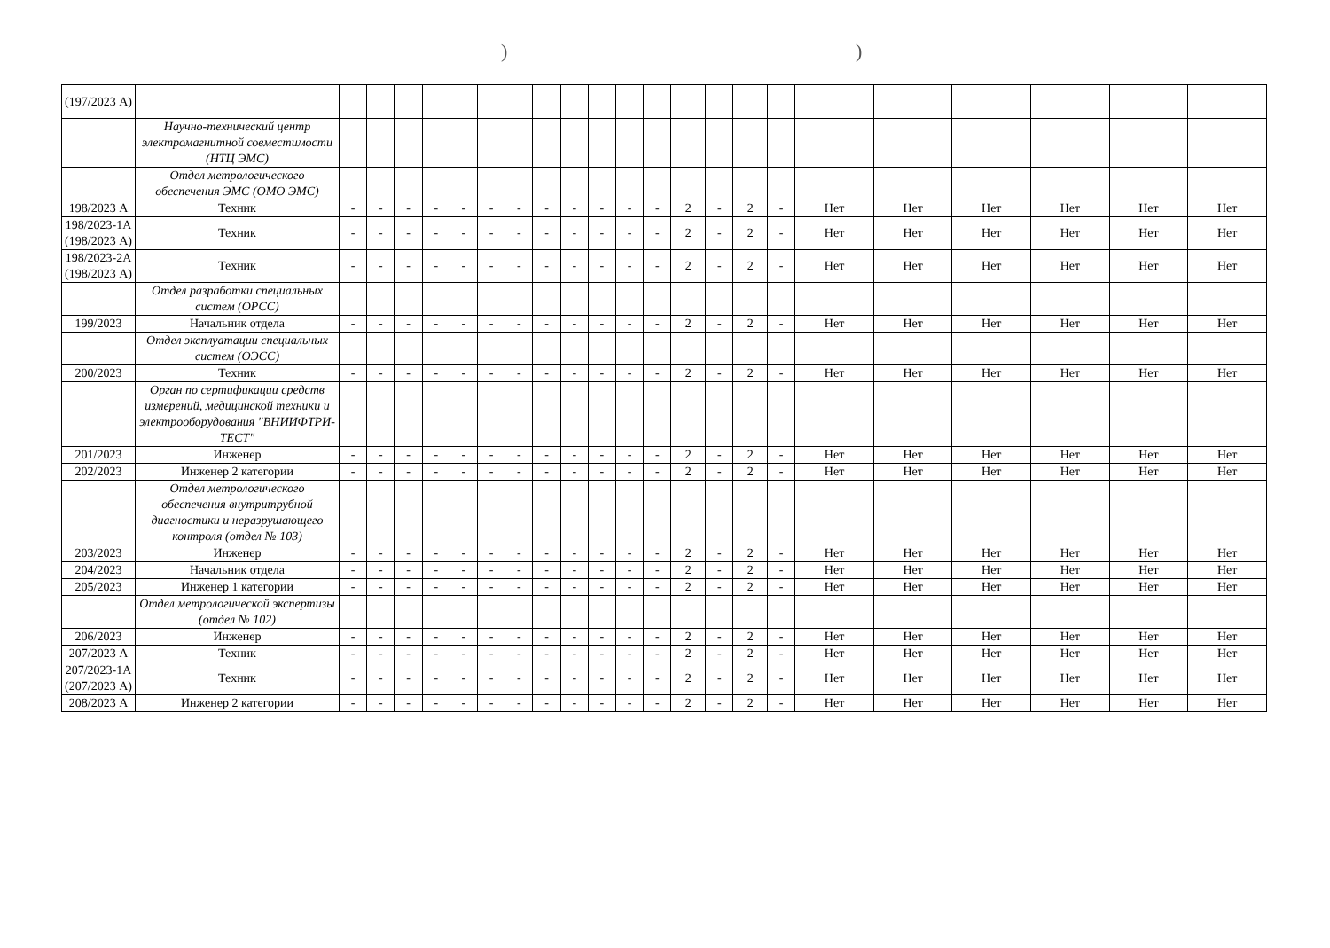))
| (197/2023 А) | | | | | | | | | | | | | | | | | | | | | | | |
| | Научно-технический центр электромагнитной совместимости (НТЦ ЭМС) | | | | | | | | | | | | | | | | | | | | | | |
| | Отдел метрологического обеспечения ЭМС (ОМО ЭМС) | | | | | | | | | | | | | | | | | | | | | | |
| 198/2023 А | Техник | - | - | - | - | - | - | - | - | - | - | - | - | 2 | - | 2 | - | Нет | Нет | Нет | Нет | Нет | Нет |
| 198/2023-1А (198/2023 А) | Техник | - | - | - | - | - | - | - | - | - | - | - | - | 2 | - | 2 | - | Нет | Нет | Нет | Нет | Нет | Нет |
| 198/2023-2А (198/2023 А) | Техник | - | - | - | - | - | - | - | - | - | - | - | - | 2 | - | 2 | - | Нет | Нет | Нет | Нет | Нет | Нет |
| | Отдел разработки специальных систем (ОРСС) | | | | | | | | | | | | | | | | | | | | | | |
| 199/2023 | Начальник отдела | - | - | - | - | - | - | - | - | - | - | - | - | 2 | - | 2 | - | Нет | Нет | Нет | Нет | Нет | Нет |
| | Отдел эксплуатации специальных систем (ОЭСС) | | | | | | | | | | | | | | | | | | | | | | |
| 200/2023 | Техник | - | - | - | - | - | - | - | - | - | - | - | - | 2 | - | 2 | - | Нет | Нет | Нет | Нет | Нет | Нет |
| | Орган по сертификации средств измерений, медицинской техники и электрооборудования "ВНИИФТРИ-ТЕСТ" | | | | | | | | | | | | | | | | | | | | | | |
| 201/2023 | Инженер | - | - | - | - | - | - | - | - | - | - | - | - | 2 | - | 2 | - | Нет | Нет | Нет | Нет | Нет | Нет |
| 202/2023 | Инженер 2 категории | - | - | - | - | - | - | - | - | - | - | - | - | 2 | - | 2 | - | Нет | Нет | Нет | Нет | Нет | Нет |
| | Отдел метрологического обеспечения внутритрубной диагностики и неразрушающего контроля (отдел № 103) | | | | | | | | | | | | | | | | | | | | | | |
| 203/2023 | Инженер | - | - | - | - | - | - | - | - | - | - | - | - | 2 | - | 2 | - | Нет | Нет | Нет | Нет | Нет | Нет |
| 204/2023 | Начальник отдела | - | - | - | - | - | - | - | - | - | - | - | - | 2 | - | 2 | - | Нет | Нет | Нет | Нет | Нет | Нет |
| 205/2023 | Инженер 1 категории | - | - | - | - | - | - | - | - | - | - | - | - | 2 | - | 2 | - | Нет | Нет | Нет | Нет | Нет | Нет |
| | Отдел метрологической экспертизы (отдел № 102) | | | | | | | | | | | | | | | | | | | | | | |
| 206/2023 | Инженер | - | - | - | - | - | - | - | - | - | - | - | - | 2 | - | 2 | - | Нет | Нет | Нет | Нет | Нет | Нет |
| 207/2023 А | Техник | - | - | - | - | - | - | - | - | - | - | - | - | 2 | - | 2 | - | Нет | Нет | Нет | Нет | Нет | Нет |
| 207/2023-1А (207/2023 А) | Техник | - | - | - | - | - | - | - | - | - | - | - | - | 2 | - | 2 | - | Нет | Нет | Нет | Нет | Нет | Нет |
| 208/2023 А | Инженер 2 категории | - | - | - | - | - | - | - | - | - | - | - | - | 2 | - | 2 | - | Нет | Нет | Нет | Нет | Нет | Нет |